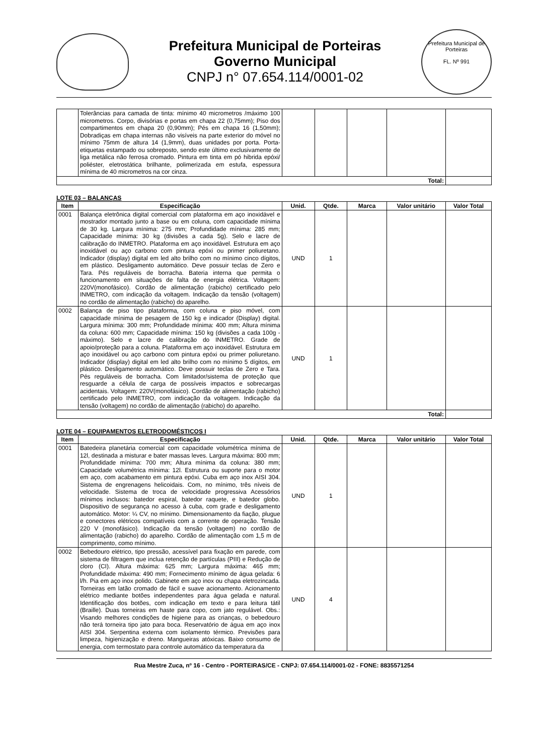Prefeitura Municipal de Porteiras
Governo Municipal
CNPJ n° 07.654.114/0001-02
Prefeitura Municipal de Porteiras
FL. Nº 991
| | Tolerâncias para camada de tinta: mínimo 40 micrometros /máximo 100 micrometros. Corpo, divisórias e portas em chapa 22 (0,75mm); Piso dos compartimentos em chapa 20 (0,90mm); Pés em chapa 16 (1,50mm); Dobradiças em chapa internas não visíveis na parte exterior do móvel no mínimo 75mm de altura 14 (1,9mm), duas unidades por porta. Porta-etiquetas estampado ou sobreposto, sendo este último exclusivamente de liga metálica não ferrosa cromado. Pintura em tinta em pó hibrida epóxi/ poliéster, eletrostática brilhante, polimerizada em estufa, espessura mínima de 40 micrometros na cor cinza. | | | | | |
| Total: | | | | | | |
LOTE 03 – BALANÇAS
| Item | Especificação | Unid. | Qtde. | Marca | Valor unitário | Valor Total |
| --- | --- | --- | --- | --- | --- | --- |
| 0001 | Balança eletrônica digital comercial com plataforma em aço inoxidável e mostrador montado junto a base ou em coluna, com capacidade mínima de 30 kg. Largura mínima: 275 mm; Profundidade mínima: 285 mm; Capacidade mínima: 30 kg (divisões a cada 5g). Selo e lacre de calibração do INMETRO. Plataforma em aço inoxidável. Estrutura em aço inoxidável ou aço carbono com pintura epóxi ou primer poliuretano. Indicador (display) digital em led alto brilho com no mínimo cinco dígitos, em plástico. Desligamento automático. Deve possuir teclas de Zero e Tara. Pés reguláveis de borracha. Bateria interna que permita o funcionamento em situações de falta de energia elétrica. Voltagem: 220V(monofásico). Cordão de alimentação (rabicho) certificado pelo INMETRO, com indicação da voltagem. Indicação da tensão (voltagem) no cordão de alimentação (rabicho) do aparelho. | UND | 1 | | | |
| 0002 | Balança de piso tipo plataforma, com coluna e piso móvel, com capacidade mínima de pesagem de 150 kg e indicador (Display) digital. Largura mínima: 300 mm; Profundidade mínima: 400 mm; Altura mínima da coluna: 600 mm; Capacidade mínima: 150 kg (divisões a cada 100g - máximo). Selo e lacre de calibração do INMETRO. Grade de apoio/proteção para a coluna. Plataforma em aço inoxidável. Estrutura em aço inoxidável ou aço carbono com pintura epóxi ou primer poliuretano. Indicador (display) digital em led alto brilho com no mínimo 5 dígitos, em plástico. Desligamento automático. Deve possuir teclas de Zero e Tara. Pés reguláveis de borracha. Com limitador/sistema de proteção que resguarde a célula de carga de possíveis impactos e sobrecargas acidentais. Voltagem: 220V(monofásico). Cordão de alimentação (rabicho) certificado pelo INMETRO, com indicação da voltagem. Indicação da tensão (voltagem) no cordão de alimentação (rabicho) do aparelho. | UND | 1 | | | |
| Total: | | | | | | |
LOTE 04 – EQUIPAMENTOS ELETRODOMÉSTICOS I
| Item | Especificação | Unid. | Qtde. | Marca | Valor unitário | Valor Total |
| --- | --- | --- | --- | --- | --- | --- |
| 0001 | Batedeira planetária comercial com capacidade volumétrica mínima de 12l, destinada a misturar e bater massas leves. Largura máxima: 800 mm; Profundidade mínima: 700 mm; Altura mínima da coluna: 380 mm; Capacidade volumétrica mínima: 12l. Estrutura ou suporte para o motor em aço, com acabamento em pintura epóxi. Cuba em aço inox AISI 304. Sistema de engrenagens helicoidais. Com, no mínimo, três níveis de velocidade. Sistema de troca de velocidade progressiva Acessórios mínimos inclusos: batedor espiral, batedor raquete, e batedor globo. Dispositivo de segurança no acesso à cuba, com grade e desligamento automático. Motor: ¼ CV, no mínimo. Dimensionamento da fiação, plugue e conectores elétricos compatíveis com a corrente de operação. Tensão 220 V (monofásico). Indicação da tensão (voltagem) no cordão de alimentação (rabicho) do aparelho. Cordão de alimentação com 1,5 m de comprimento, como mínimo. | UND | 1 | | | |
| 0002 | Bebedouro elétrico, tipo pressão, acessível para fixação em parede, com sistema de filtragem que inclua retenção de partículas (PIII) e Redução de cloro (CI). Altura máxima: 625 mm; Largura máxima: 465 mm; Profundidade máxima: 490 mm; Fornecimento mínimo de água gelada: 6 l/h. Pia em aço inox polido. Gabinete em aço inox ou chapa eletrozincada. Torneiras em latão cromado de fácil e suave acionamento. Acionamento elétrico mediante botões independentes para água gelada e natural. Identificação dos botões, com indicação em texto e para leitura tátil (Braille). Duas torneiras em haste para copo, com jato regulável. Obs.: Visando melhores condições de higiene para as crianças, o bebedouro não terá torneira tipo jato para boca. Reservatório de água em aço inox AISI 304. Serpentina externa com isolamento térmico. Previsões para limpeza, higienização e dreno. Mangueiras atóxicas. Baixo consumo de energia, com termostato para controle automático da temperatura da | UND | 4 | | | |
Rua Mestre Zuca, nº 16 - Centro - PORTEIRAS/CE - CNPJ: 07.654.114/0001-02 - FONE: 8835571254